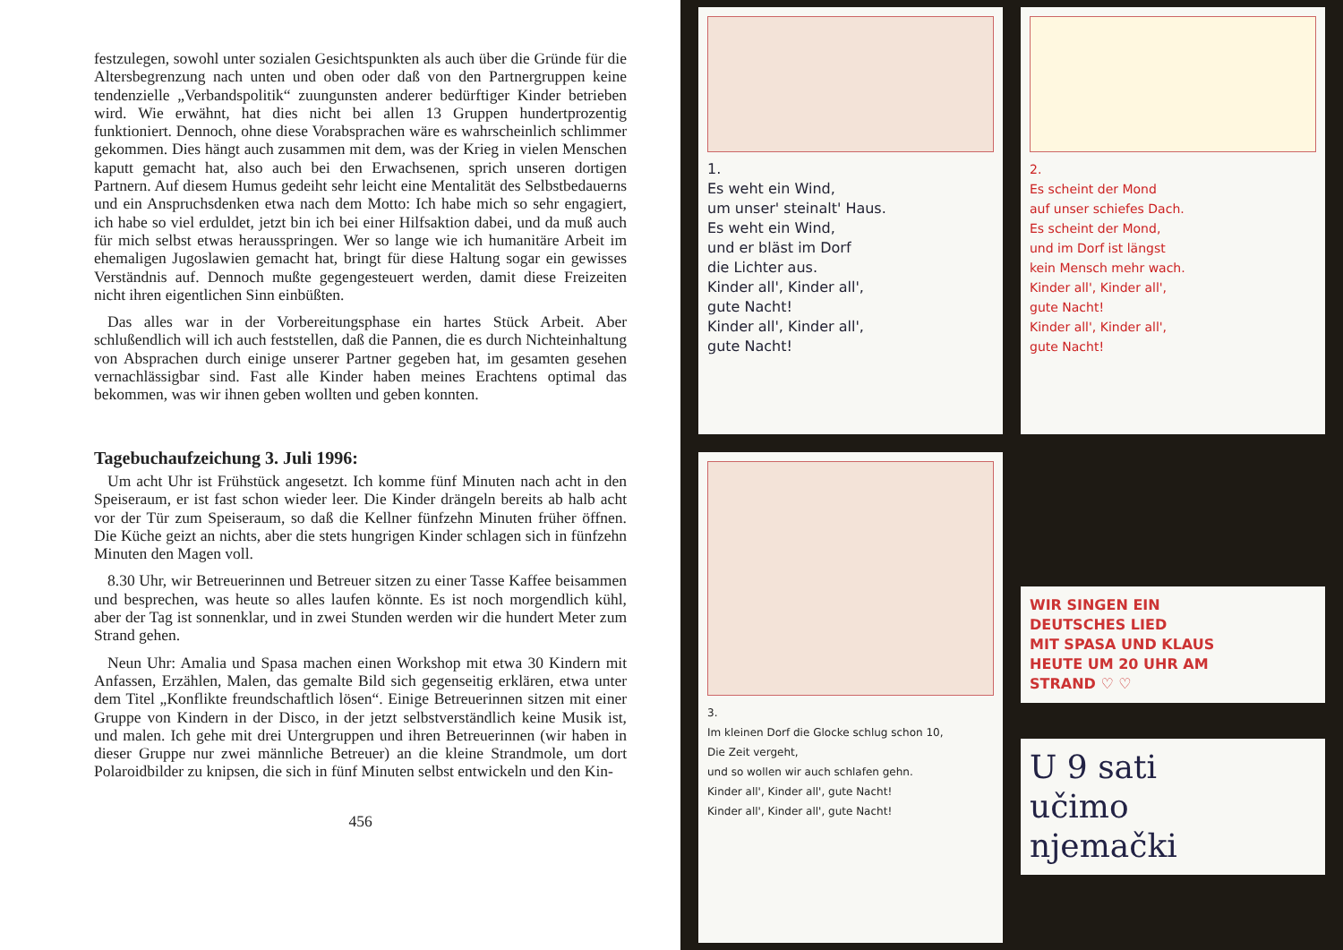festzulegen, sowohl unter sozialen Gesichtspunkten als auch über die Gründe für die Altersbegrenzung nach unten und oben oder daß von den Partnergruppen keine tendenzielle „Verbandspolitik“ zuungunsten anderer bedürftiger Kinder betrieben wird. Wie erwähnt, hat dies nicht bei allen 13 Gruppen hundertprozentig funktioniert. Dennoch, ohne diese Vorabsprachen wäre es wahrscheinlich schlimmer gekommen. Dies hängt auch zusammen mit dem, was der Krieg in vielen Menschen kaputt gemacht hat, also auch bei den Erwachsenen, sprich unseren dortigen Partnern. Auf diesem Humus gedeiht sehr leicht eine Mentalität des Selbstbedauerns und ein Anspruchsdenken etwa nach dem Motto: Ich habe mich so sehr engagiert, ich habe so viel erduldet, jetzt bin ich bei einer Hilfsaktion dabei, und da muß auch für mich selbst etwas herausspringen. Wer so lange wie ich humanitäre Arbeit im ehemaligen Jugoslawien gemacht hat, bringt für diese Haltung sogar ein gewisses Verständnis auf. Dennoch mußte gegengesteuert werden, damit diese Freizeiten nicht ihren eigentlichen Sinn einbüßten.
Das alles war in der Vorbereitungsphase ein hartes Stück Arbeit. Aber schlußendlich will ich auch feststellen, daß die Pannen, die es durch Nichteinhaltung von Absprachen durch einige unserer Partner gegeben hat, im gesamten gesehen vernachlässigbar sind. Fast alle Kinder haben meines Erachtens optimal das bekommen, was wir ihnen geben wollten und geben konnten.
Tagebuchaufzeichung 3. Juli 1996:
Um acht Uhr ist Frühstück angesetzt. Ich komme fünf Minuten nach acht in den Speiseraum, er ist fast schon wieder leer. Die Kinder drängeln bereits ab halb acht vor der Tür zum Speiseraum, so daß die Kellner fünfzehn Minuten früher öffnen. Die Küche geizt an nichts, aber die stets hungrigen Kinder schlagen sich in fünfzehn Minuten den Magen voll.
8.30 Uhr, wir Betreuerinnen und Betreuer sitzen zu einer Tasse Kaffee beisammen und besprechen, was heute so alles laufen könnte. Es ist noch morgendlich kühl, aber der Tag ist sonnenklar, und in zwei Stunden werden wir die hundert Meter zum Strand gehen.
Neun Uhr: Amalia und Spasa machen einen Workshop mit etwa 30 Kindern mit Anfassen, Erzählen, Malen, das gemalte Bild sich gegenseitig erklären, etwa unter dem Titel „Konflikte freundschaftlich lösen“. Einige Betreuerinnen sitzen mit einer Gruppe von Kindern in der Disco, in der jetzt selbstverständlich keine Musik ist, und malen. Ich gehe mit drei Untergruppen und ihren Betreuerinnen (wir haben in dieser Gruppe nur zwei männliche Betreuer) an die kleine Strandmole, um dort Polaroidbilder zu knipsen, die sich in fünf Minuten selbst entwickeln und den Kin-
456
1.
Es weht ein Wind,
um unser' steinalt' Haus.
Es weht ein Wind,
und er bläst im Dorf
die Lichter aus.
Kinder all', Kinder all',
gute Nacht!
Kinder all', Kinder all',
gute Nacht!
2.
Es scheint der Mond
auf unser schiefes Dach.
Es scheint der Mond,
und im Dorf ist längst
kein Mensch mehr wach.
Kinder all', Kinder all',
gute Nacht!
Kinder all', Kinder all',
gute Nacht!
3.
Im kleinen Dorf die Glocke schlug schon 10,
Die Zeit vergeht,
und so wollen wir auch schlafen gehn.
Kinder all', Kinder all', gute Nacht!
Kinder all', Kinder all', gute Nacht!
WIR SINGEN EIN
DEUTSCHES LIED
MIT SPASA UND KLAUS
HEUTE UM 20 UHR AM
STRAND ♡ ♡
U 9 sati
učimo
njemački